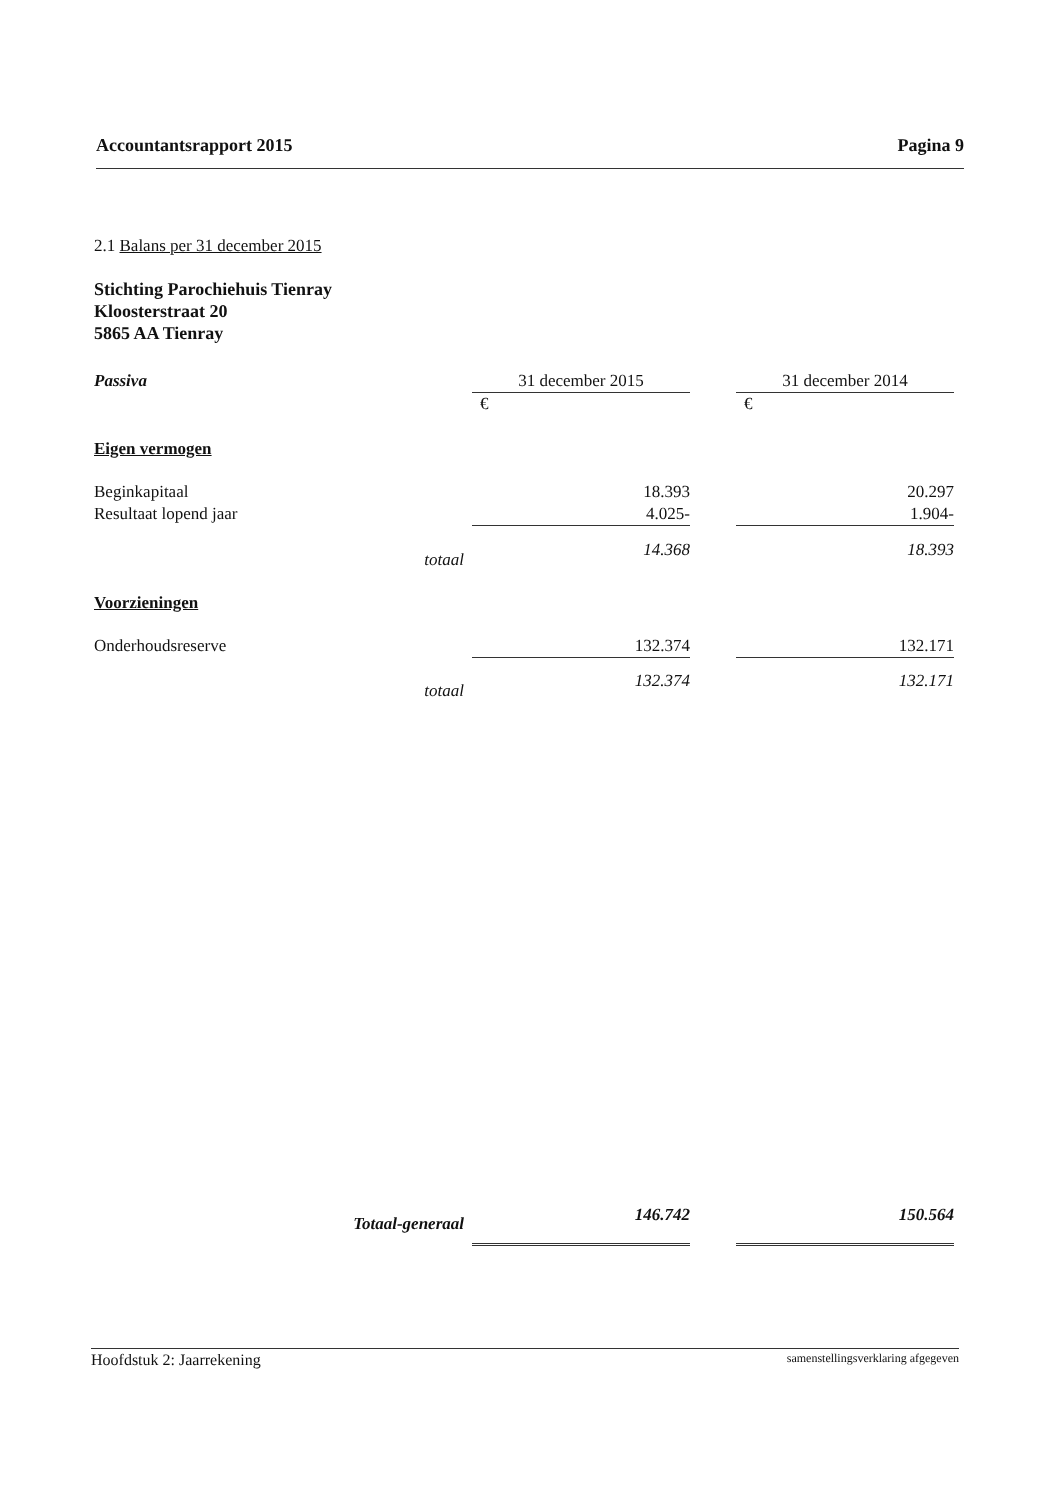Accountantsrapport 2015 Pagina 9
2.1 Balans per 31 december 2015
Stichting Parochiehuis Tienray
Kloosterstraat 20
5865 AA Tienray
| Passiva | | 31 december 2015 | | 31 december 2014 |
| | | € | | € |
| Eigen vermogen | | | | |
| Beginkapitaal | | 18.393 | | 20.297 |
| Resultaat lopend jaar | | 4.025- | | 1.904- |
| | totaal | 14.368 | | 18.393 |
| Voorzieningen | | | | |
| Onderhoudsreserve | | 132.374 | | 132.171 |
| | totaal | 132.374 | | 132.171 |
| | Totaal-generaal | 146.742 | | 150.564 |
Hoofdstuk 2: Jaarrekening samenstellingsverklaring afgegeven